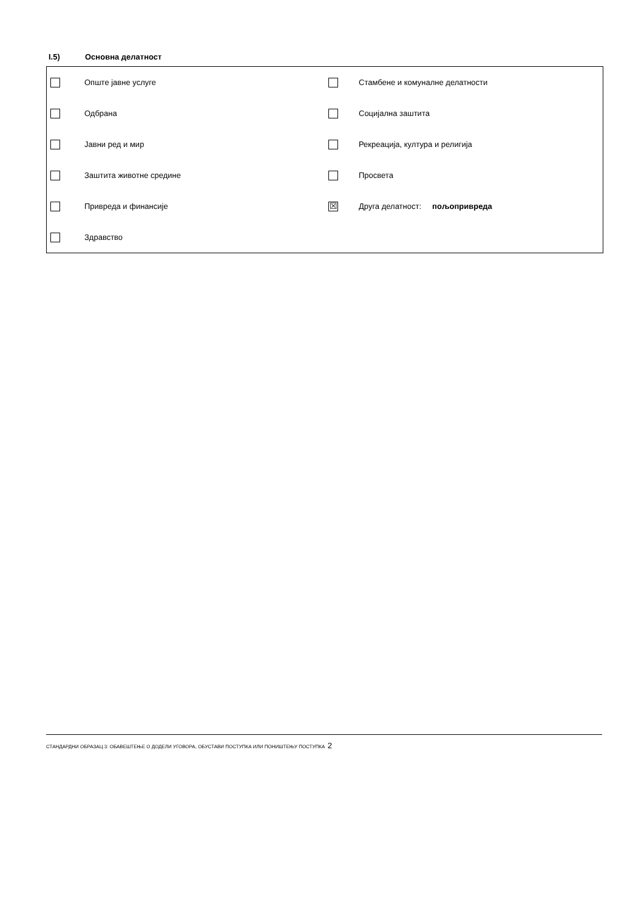I.5) Основна делатност
| | Опште јавне услуге | | Стамбене и комуналне делатности |
| | Одбрана | | Социјална заштита |
| | Јавни ред и мир | | Рекреација, култура и религија |
| | Заштита животне средине | | Просвета |
| | Привреда и финансије | ☒ | Друга делатност: пољопривреда |
| | Здравство | | |
СТАНДАРДНИ ОБРАЗАЦ 3: ОБАВЕШТЕЊЕ О ДОДЕЛИ УГОВОРА, ОБУСТАВИ ПОСТУПКА ИЛИ ПОНИШТЕЊУ ПОСТУПКА 2